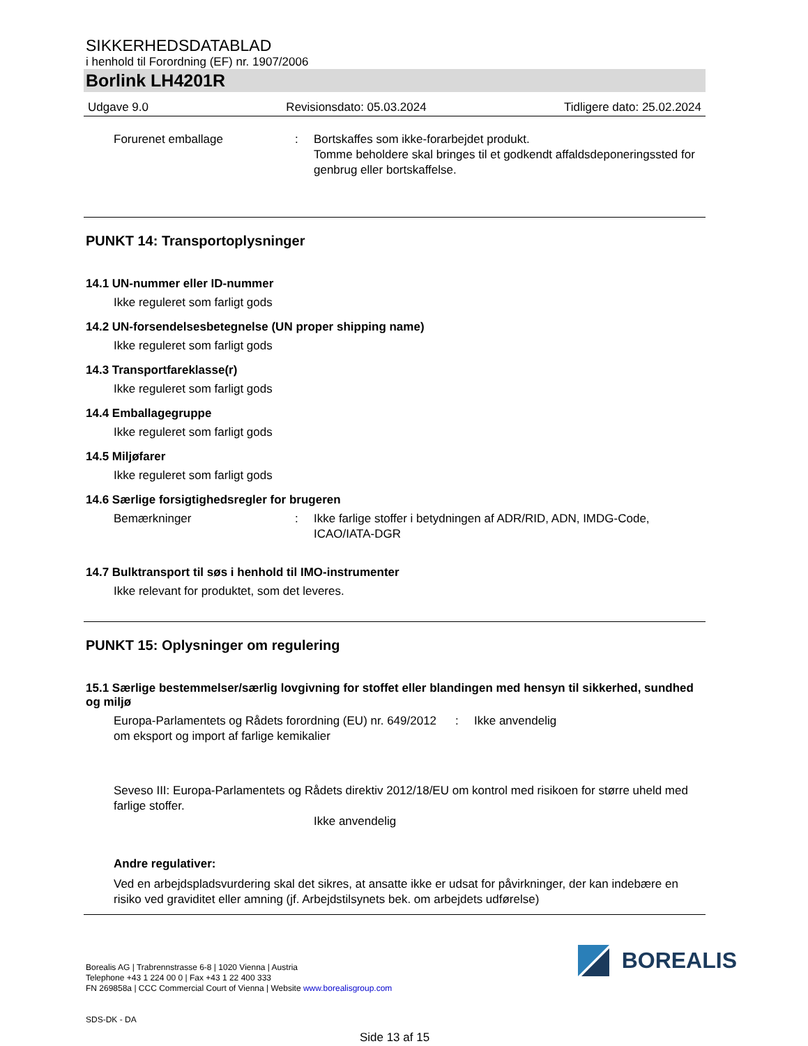SIKKERHEDSDATABLAD
i henhold til Forordning (EF) nr. 1907/2006
Borlink LH4201R
Udgave 9.0 Revisionsdato: 05.03.2024 Tidligere dato: 25.02.2024
Forurenet emballage : Bortskaffes som ikke-forarbejdet produkt.
Tomme beholdere skal bringes til et godkendt affaldsdeponeringssted for genbrug eller bortskaffelse.
PUNKT 14: Transportoplysninger
14.1 UN-nummer eller ID-nummer
Ikke reguleret som farligt gods
14.2 UN-forsendelsesbetegnelse (UN proper shipping name)
Ikke reguleret som farligt gods
14.3 Transportfareklasse(r)
Ikke reguleret som farligt gods
14.4 Emballagegruppe
Ikke reguleret som farligt gods
14.5 Miljøfarer
Ikke reguleret som farligt gods
14.6 Særlige forsigtighedsregler for brugeren
Bemærkninger : Ikke farlige stoffer i betydningen af ADR/RID, ADN, IMDG-Code, ICAO/IATA-DGR
14.7 Bulktransport til søs i henhold til IMO-instrumenter
Ikke relevant for produktet, som det leveres.
PUNKT 15: Oplysninger om regulering
15.1 Særlige bestemmelser/særlig lovgivning for stoffet eller blandingen med hensyn til sikkerhed, sundhed og miljø
Europa-Parlamentets og Rådets forordning (EU) nr. 649/2012 om eksport og import af farlige kemikalier
: Ikke anvendelig
Seveso III: Europa-Parlamentets og Rådets direktiv 2012/18/EU om kontrol med risikoen for større uheld med farlige stoffer.
Ikke anvendelig
Andre regulativer:
Ved en arbejdspladsvurdering skal det sikres, at ansatte ikke er udsat for påvirkninger, der kan indebære en risiko ved graviditet eller amning (jf. Arbejdstilsynets bek. om arbejdets udførelse)
Borealis AG | Trabrennstrasse 6-8 | 1020 Vienna | Austria
Telephone +43 1 224 00 0 | Fax +43 1 22 400 333
FN 269858a | CCC Commercial Court of Vienna | Website www.borealisgroup.com
BOREALIS
SDS-DK - DA
Side 13 af 15